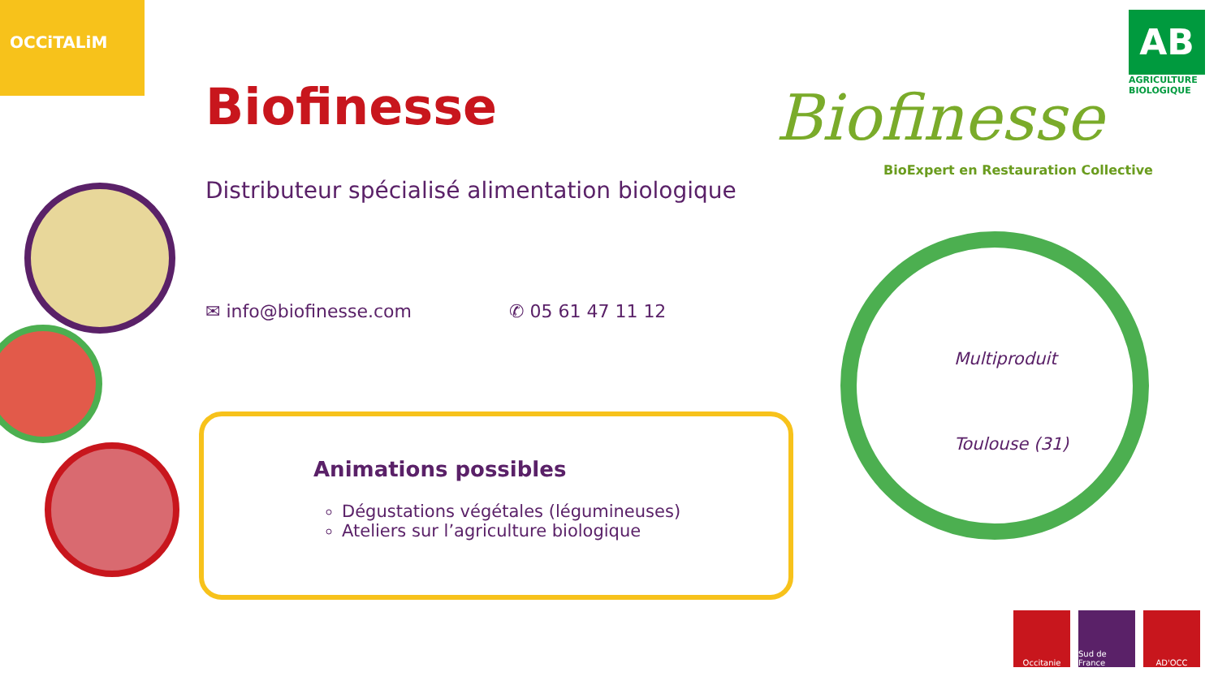OCCiTALiM
Biofinesse
Distributeur spécialisé alimentation biologique
✉ info@biofinesse.com ✆ 05 61 47 11 12
Animations possibles
Dégustations végétales (légumineuses)
Ateliers sur l’agriculture biologique
Biofinesse
BioExpert en Restauration Collective
AB
AGRICULTURE BIOLOGIQUE
Multiproduit
Toulouse (31)
Occitanie Sud de France
AD'OCC